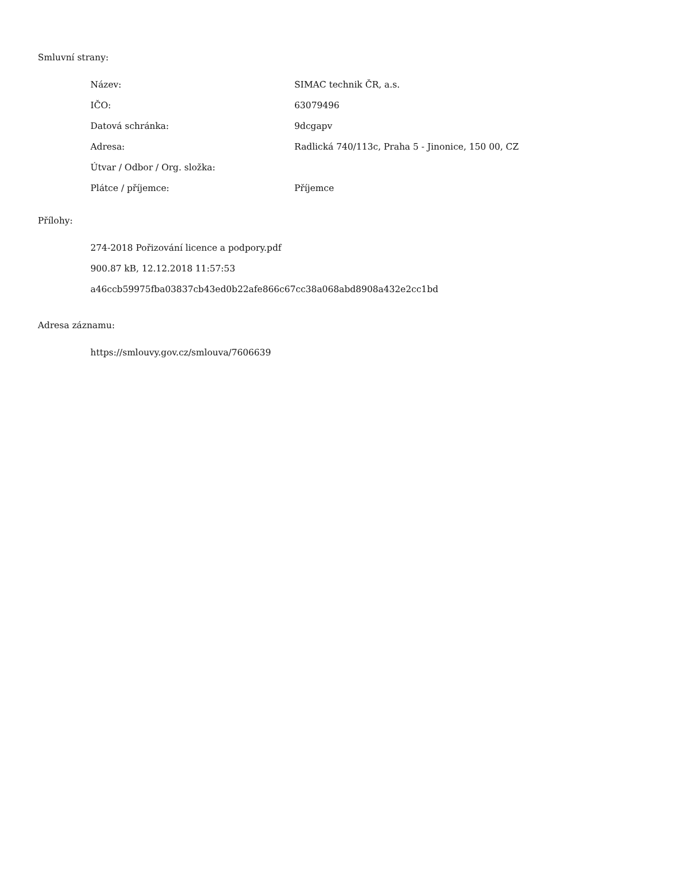Smluvní strany:
| Název: | SIMAC technik ČR, a.s. |
| IČO: | 63079496 |
| Datová schránka: | 9dcgapv |
| Adresa: | Radlická 740/113c, Praha 5 - Jinonice, 150 00, CZ |
| Útvar / Odbor / Org. složka: | |
| Plátce / příjemce: | Příjemce |
Přílohy:
274-2018 Pořizování licence a podpory.pdf
900.87 kB, 12.12.2018 11:57:53
a46ccb59975fba03837cb43ed0b22afe866c67cc38a068abd8908a432e2cc1bd
Adresa záznamu:
https://smlouvy.gov.cz/smlouva/7606639